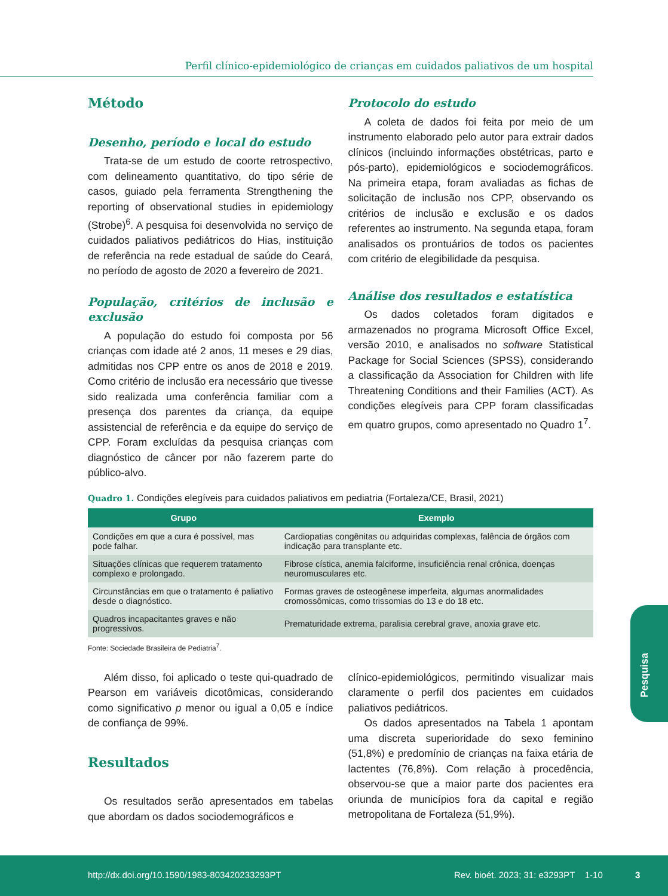Perfil clínico-epidemiológico de crianças em cuidados paliativos de um hospital
Método
Desenho, período e local do estudo
Trata-se de um estudo de coorte retrospectivo, com delineamento quantitativo, do tipo série de casos, guiado pela ferramenta Strengthening the reporting of observational studies in epidemiology (Strobe)<sup>6</sup>. A pesquisa foi desenvolvida no serviço de cuidados paliativos pediátricos do Hias, instituição de referência na rede estadual de saúde do Ceará, no período de agosto de 2020 a fevereiro de 2021.
População, critérios de inclusão e exclusão
A população do estudo foi composta por 56 crianças com idade até 2 anos, 11 meses e 29 dias, admitidas nos CPP entre os anos de 2018 e 2019. Como critério de inclusão era necessário que tivesse sido realizada uma conferência familiar com a presença dos parentes da criança, da equipe assistencial de referência e da equipe do serviço de CPP. Foram excluídas da pesquisa crianças com diagnóstico de câncer por não fazerem parte do público-alvo.
Protocolo do estudo
A coleta de dados foi feita por meio de um instrumento elaborado pelo autor para extrair dados clínicos (incluindo informações obstétricas, parto e pós-parto), epidemiológicos e sociodemográficos. Na primeira etapa, foram avaliadas as fichas de solicitação de inclusão nos CPP, observando os critérios de inclusão e exclusão e os dados referentes ao instrumento. Na segunda etapa, foram analisados os prontuários de todos os pacientes com critério de elegibilidade da pesquisa.
Análise dos resultados e estatística
Os dados coletados foram digitados e armazenados no programa Microsoft Office Excel, versão 2010, e analisados no software Statistical Package for Social Sciences (SPSS), considerando a classificação da Association for Children with life Threatening Conditions and their Families (ACT). As condições elegíveis para CPP foram classificadas em quatro grupos, como apresentado no Quadro 1<sup>7</sup>.
Quadro 1. Condições elegíveis para cuidados paliativos em pediatria (Fortaleza/CE, Brasil, 2021)
| Grupo | Exemplo |
| --- | --- |
| Condições em que a cura é possível, mas pode falhar. | Cardiopatias congênitas ou adquiridas complexas, falência de órgãos com indicação para transplante etc. |
| Situações clínicas que requerem tratamento complexo e prolongado. | Fibrose cística, anemia falciforme, insuficiência renal crônica, doenças neuromusculares etc. |
| Circunstâncias em que o tratamento é paliativo desde o diagnóstico. | Formas graves de osteogênese imperfeita, algumas anormalidades cromossômicas, como trissomias do 13 e do 18 etc. |
| Quadros incapacitantes graves e não progressivos. | Prematuridade extrema, paralisia cerebral grave, anoxia grave etc. |
Fonte: Sociedade Brasileira de Pediatria<sup>7</sup>.
Além disso, foi aplicado o teste qui-quadrado de Pearson em variáveis dicotômicas, considerando como significativo p menor ou igual a 0,05 e índice de confiança de 99%.
Resultados
Os resultados serão apresentados em tabelas que abordam os dados sociodemográficos e
clínico-epidemiológicos, permitindo visualizar mais claramente o perfil dos pacientes em cuidados paliativos pediátricos.
Os dados apresentados na Tabela 1 apontam uma discreta superioridade do sexo feminino (51,8%) e predomínio de crianças na faixa etária de lactentes (76,8%). Com relação à procedência, observou-se que a maior parte dos pacientes era oriunda de municípios fora da capital e região metropolitana de Fortaleza (51,9%).
Pesquisa
http://dx.doi.org/10.1590/1983-803420233293PT Rev. bioét. 2023; 31: e3293PT 1-10 3